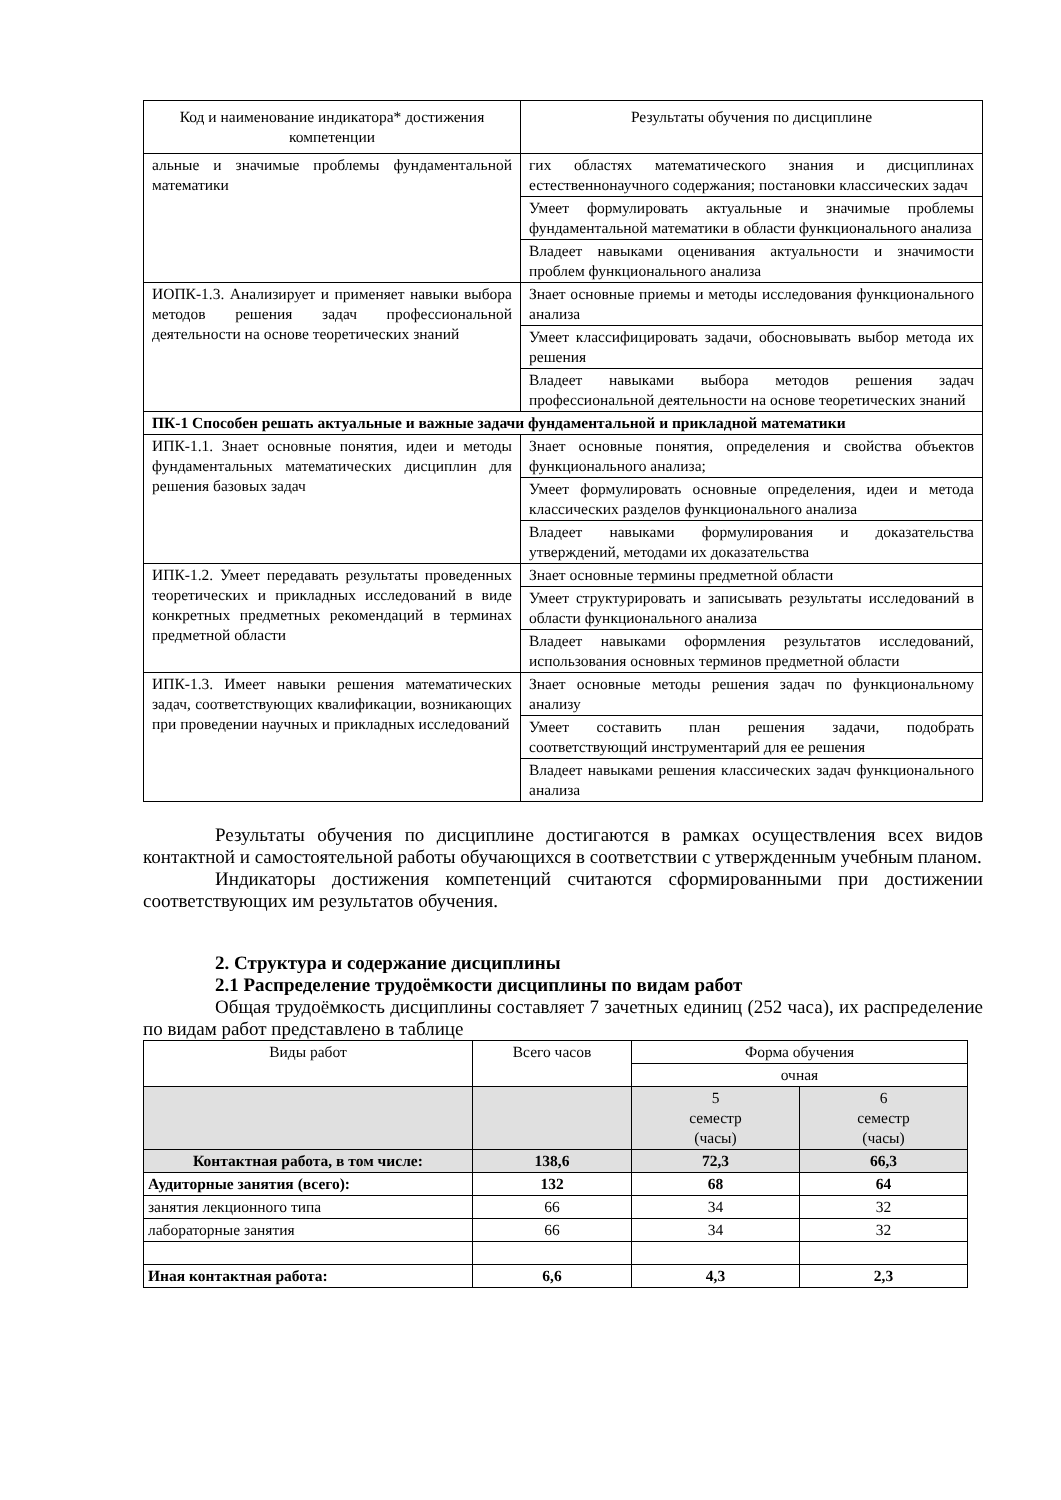| Код и наименование индикатора* достижения компетенции | Результаты обучения по дисциплине |
| --- | --- |
| альные и значимые проблемы фундаментальной математики | гих областях математического знания и дисциплинах естественнонаучного содержания; постановки классических задач |
| | Умеет формулировать актуальные и значимые проблемы фундаментальной математики в области функционального анализа |
| | Владеет навыками оценивания актуальности и значимости проблем функционального анализа |
| ИОПК-1.3. Анализирует и применяет навыки выбора методов решения задач профессиональной деятельности на основе теоретических знаний | Знает основные приемы и методы исследования функционального анализа |
| | Умеет классифицировать задачи, обосновывать выбор метода их решения |
| | Владеет навыками выбора методов решения задач профессиональной деятельности на основе теоретических знаний |
| ПК-1 Способен решать актуальные и важные задачи фундаментальной и прикладной математики | |
| ИПК-1.1. Знает основные понятия, идеи и методы фундаментальных математических дисциплин для решения базовых задач | Знает основные понятия, определения и свойства объектов функционального анализа; |
| | Умеет формулировать основные определения, идеи и метода классических разделов функционального анализа |
| | Владеет навыками формулирования и доказательства утверждений, методами их доказательства |
| ИПК-1.2. Умеет передавать результаты проведенных теоретических и прикладных исследований в виде конкретных предметных рекомендаций в терминах предметной области | Знает основные термины предметной области |
| | Умеет структурировать и записывать результаты исследований в области функционального анализа |
| | Владеет навыками оформления результатов исследований, использования основных терминов предметной области |
| ИПК-1.3. Имеет навыки решения математических задач, соответствующих квалификации, возникающих при проведении научных и прикладных исследований | Знает основные методы решения задач по функциональному анализу |
| | Умеет составить план решения задачи, подобрать соответствующий инструментарий для ее решения |
| | Владеет навыками решения классических задач функционального анализа |
Результаты обучения по дисциплине достигаются в рамках осуществления всех видов контактной и самостоятельной работы обучающихся в соответствии с утвержденным учебным планом.
Индикаторы достижения компетенций считаются сформированными при достижении соответствующих им результатов обучения.
2. Структура и содержание дисциплины
2.1 Распределение трудоёмкости дисциплины по видам работ
Общая трудоёмкость дисциплины составляет 7 зачетных единиц (252 часа), их распределение по видам работ представлено в таблице
| Виды работ | Всего часов | Форма обучения | |
| | | очная | |
| | | 5 семестр (часы) | 6 семестр (часы) |
| Контактная работа, в том числе: | 138,6 | 72,3 | 66,3 |
| Аудиторные занятия (всего): | 132 | 68 | 64 |
| занятия лекционного типа | 66 | 34 | 32 |
| лабораторные занятия | 66 | 34 | 32 |
| Иная контактная работа: | 6,6 | 4,3 | 2,3 |